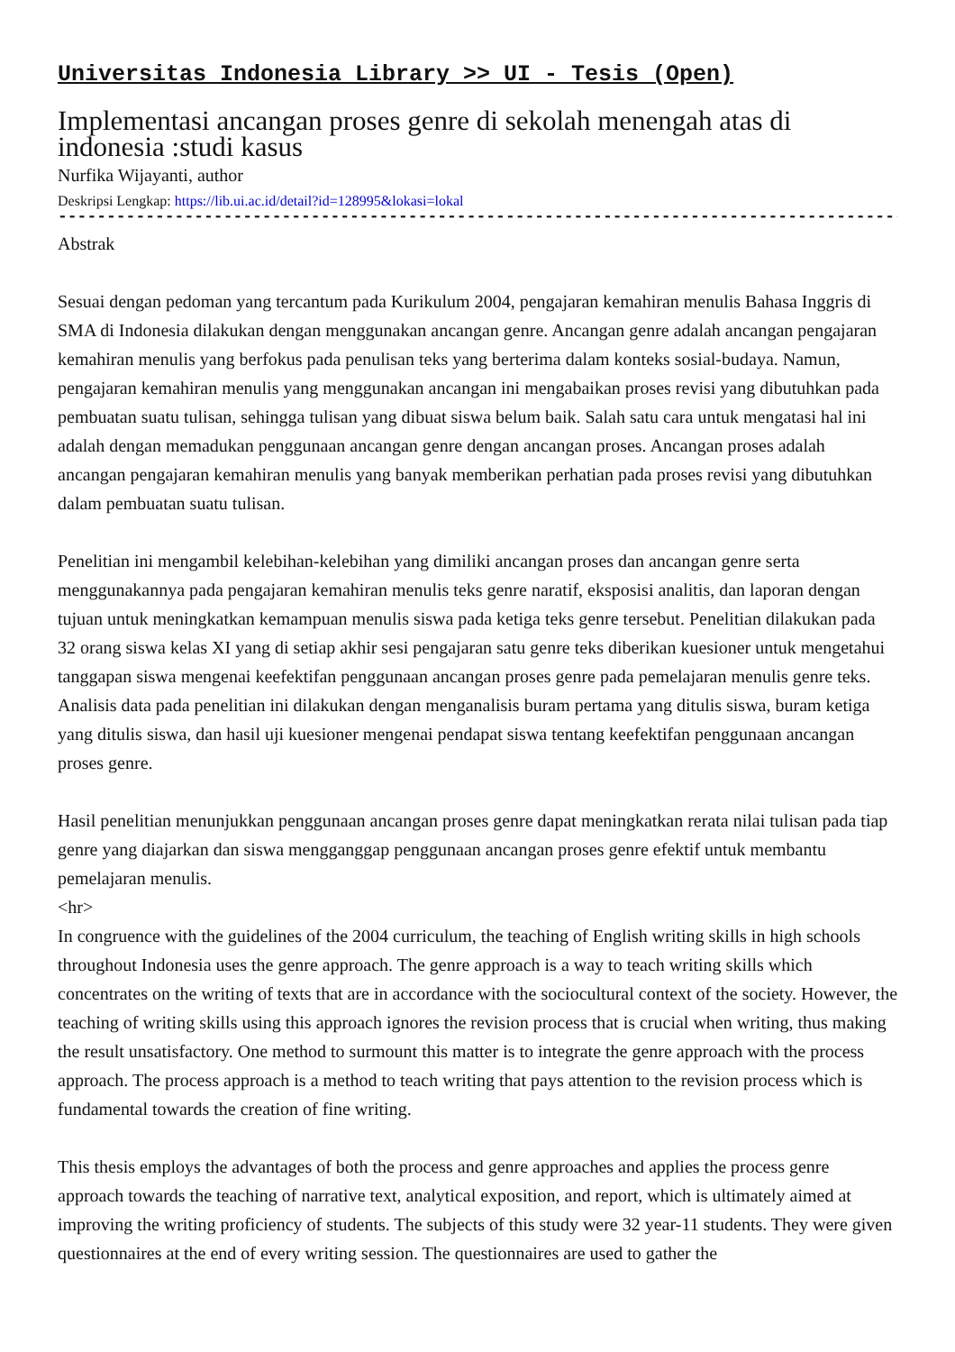Universitas Indonesia Library >> UI - Tesis (Open)
Implementasi ancangan proses genre di sekolah menengah atas di indonesia :studi kasus
Nurfika Wijayanti, author
Deskripsi Lengkap: https://lib.ui.ac.id/detail?id=128995&lokasi=lokal
------------------------------------------------------------------------------------------
Abstrak
Sesuai dengan pedoman yang tercantum pada Kurikulum 2004, pengajaran kemahiran menulis Bahasa Inggris di SMA di Indonesia dilakukan dengan menggunakan ancangan genre. Ancangan genre adalah ancangan pengajaran kemahiran menulis yang berfokus pada penulisan teks yang berterima dalam konteks sosial-budaya. Namun, pengajaran kemahiran menulis yang menggunakan ancangan ini mengabaikan proses revisi yang dibutuhkan pada pembuatan suatu tulisan, sehingga tulisan yang dibuat siswa belum baik. Salah satu cara untuk mengatasi hal ini adalah dengan memadukan penggunaan ancangan genre dengan ancangan proses. Ancangan proses adalah ancangan pengajaran kemahiran menulis yang banyak memberikan perhatian pada proses revisi yang dibutuhkan dalam pembuatan suatu tulisan.
Penelitian ini mengambil kelebihan-kelebihan yang dimiliki ancangan proses dan ancangan genre serta menggunakannya pada pengajaran kemahiran menulis teks genre naratif, eksposisi analitis, dan laporan dengan tujuan untuk meningkatkan kemampuan menulis siswa pada ketiga teks genre tersebut. Penelitian dilakukan pada 32 orang siswa kelas XI yang di setiap akhir sesi pengajaran satu genre teks diberikan kuesioner untuk mengetahui tanggapan siswa mengenai keefektifan penggunaan ancangan proses genre pada pemelajaran menulis genre teks. Analisis data pada penelitian ini dilakukan dengan menganalisis buram pertama yang ditulis siswa, buram ketiga yang ditulis siswa, dan hasil uji kuesioner mengenai pendapat siswa tentang keefektifan penggunaan ancangan proses genre.
Hasil penelitian menunjukkan penggunaan ancangan proses genre dapat meningkatkan rerata nilai tulisan pada tiap genre yang diajarkan dan siswa mengganggap penggunaan ancangan proses genre efektif untuk membantu pemelajaran menulis.
<hr>
In congruence with the guidelines of the 2004 curriculum, the teaching of English writing skills in high schools throughout Indonesia uses the genre approach. The genre approach is a way to teach writing skills which concentrates on the writing of texts that are in accordance with the sociocultural context of the society. However, the teaching of writing skills using this approach ignores the revision process that is crucial when writing, thus making the result unsatisfactory. One method to surmount this matter is to integrate the genre approach with the process approach. The process approach is a method to teach writing that pays attention to the revision process which is fundamental towards the creation of fine writing.
This thesis employs the advantages of both the process and genre approaches and applies the process genre approach towards the teaching of narrative text, analytical exposition, and report, which is ultimately aimed at improving the writing proficiency of students. The subjects of this study were 32 year-11 students. They were given questionnaires at the end of every writing session. The questionnaires are used to gather the